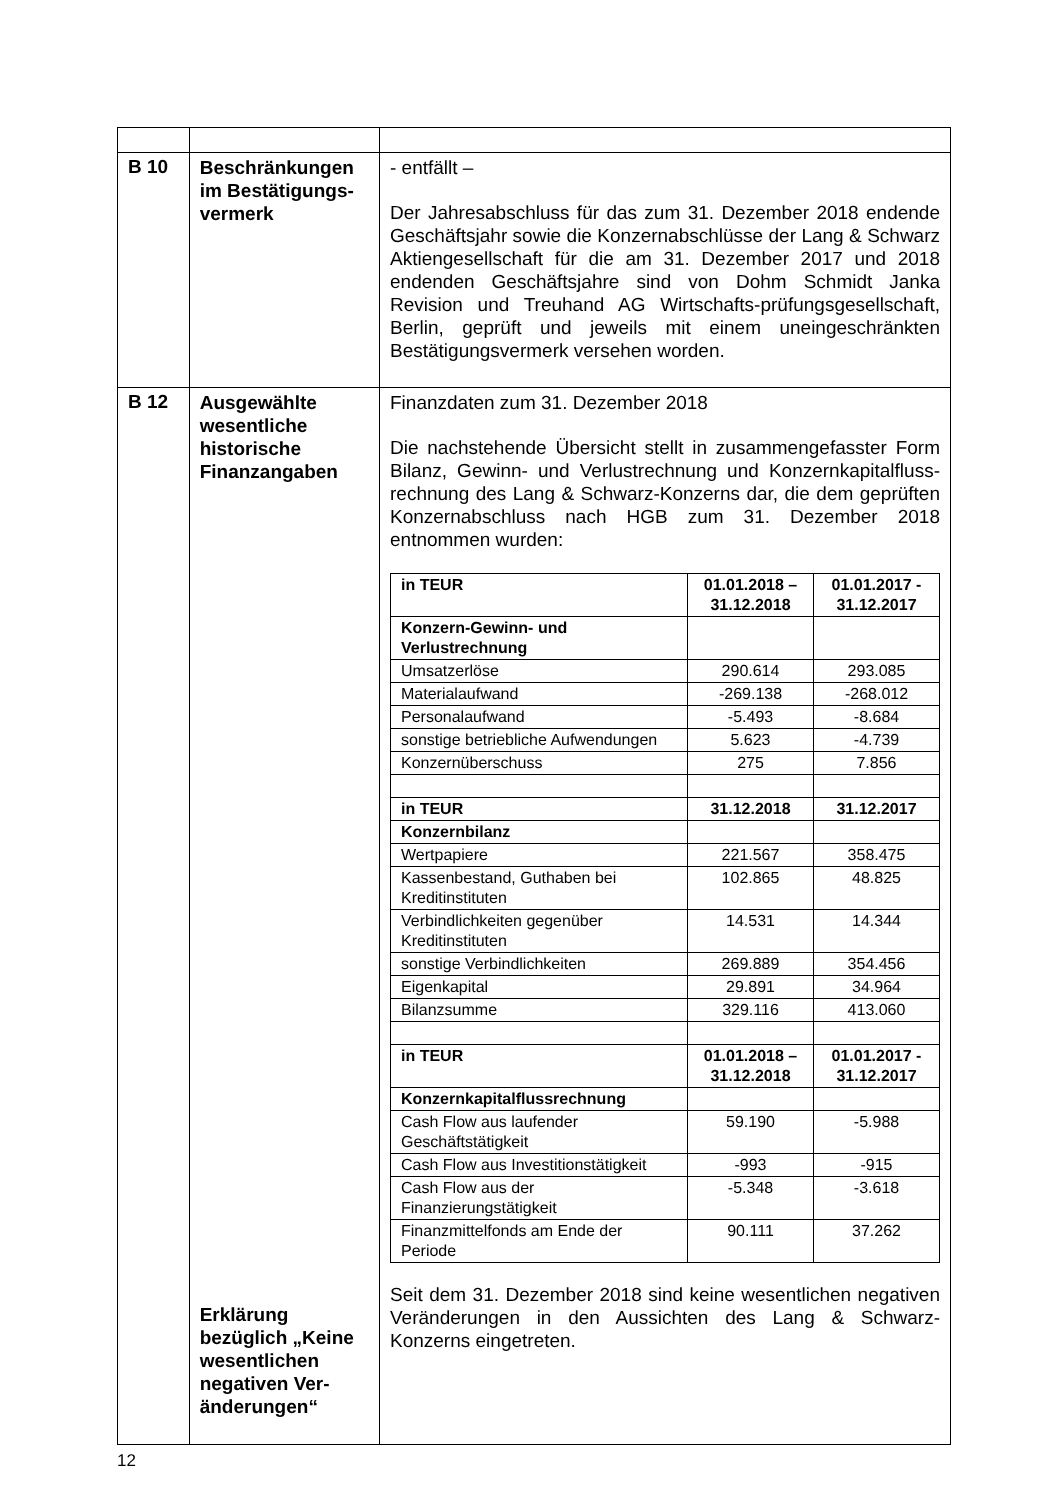| B 10 | Beschränkungen im Bestätigungs-vermerk | - entfällt – Der Jahresabschluss für das zum 31. Dezember 2018 endende Geschäftsjahr sowie die Konzernabschlüsse der Lang & Schwarz Aktiengesellschaft für die am 31. Dezember 2017 und 2018 endenden Geschäftsjahre sind von Dohm Schmidt Janka Revision und Treuhand AG Wirtschafts-prüfungsgesellschaft, Berlin, geprüft und jeweils mit einem uneingeschränkten Bestätigungsvermerk versehen worden. |
| B 12 | Ausgewählte wesentliche historische Finanzangaben Erklärung bezüglich „Keine wesentlichen negativen Ver-änderungen“ | Finanzdaten zum 31. Dezember 2018 Die nachstehende Übersicht stellt in zusammengefasster Form Bilanz, Gewinn- und Verlustrechnung und Konzernkapitalfluss-rechnung des Lang & Schwarz-Konzerns dar, die dem geprüften Konzernabschluss nach HGB zum 31. Dezember 2018 entnommen wurden: / in TEUR / 01.01.2018 – 31.12.2018 / 01.01.2017 - 31.12.2017 / / Konzern-Gewinn- und Verlustrechnung / / / / Umsatzerlöse / 290.614 / 293.085 / / Materialaufwand / -269.138 / -268.012 / / Personalaufwand / -5.493 / -8.684 / / sonstige betriebliche Aufwendungen / 5.623 / -4.739 / / Konzernüberschuss / 275 / 7.856 / / in TEUR / 31.12.2018 / 31.12.2017 / / Konzernbilanz / / / / Wertpapiere / 221.567 / 358.475 / / Kassenbestand, Guthaben bei Kreditinstituten / 102.865 / 48.825 / / Verbindlichkeiten gegenüber Kreditinstituten / 14.531 / 14.344 / / sonstige Verbindlichkeiten / 269.889 / 354.456 / / Eigenkapital / 29.891 / 34.964 / / Bilanzsumme / 329.116 / 413.060 / / in TEUR / 01.01.2018 – 31.12.2018 / 01.01.2017 - 31.12.2017 / / Konzernkapitalflussrechnung / / / / Cash Flow aus laufender Geschäftstätigkeit / 59.190 / -5.988 / / Cash Flow aus Investitionstätigkeit / -993 / -915 / / Cash Flow aus der Finanzierungstätigkeit / -5.348 / -3.618 / / Finanzmittelfonds am Ende der Periode / 90.111 / 37.262 / Seit dem 31. Dezember 2018 sind keine wesentlichen negativen Veränderungen in den Aussichten des Lang & Schwarz-Konzerns eingetreten. |
12